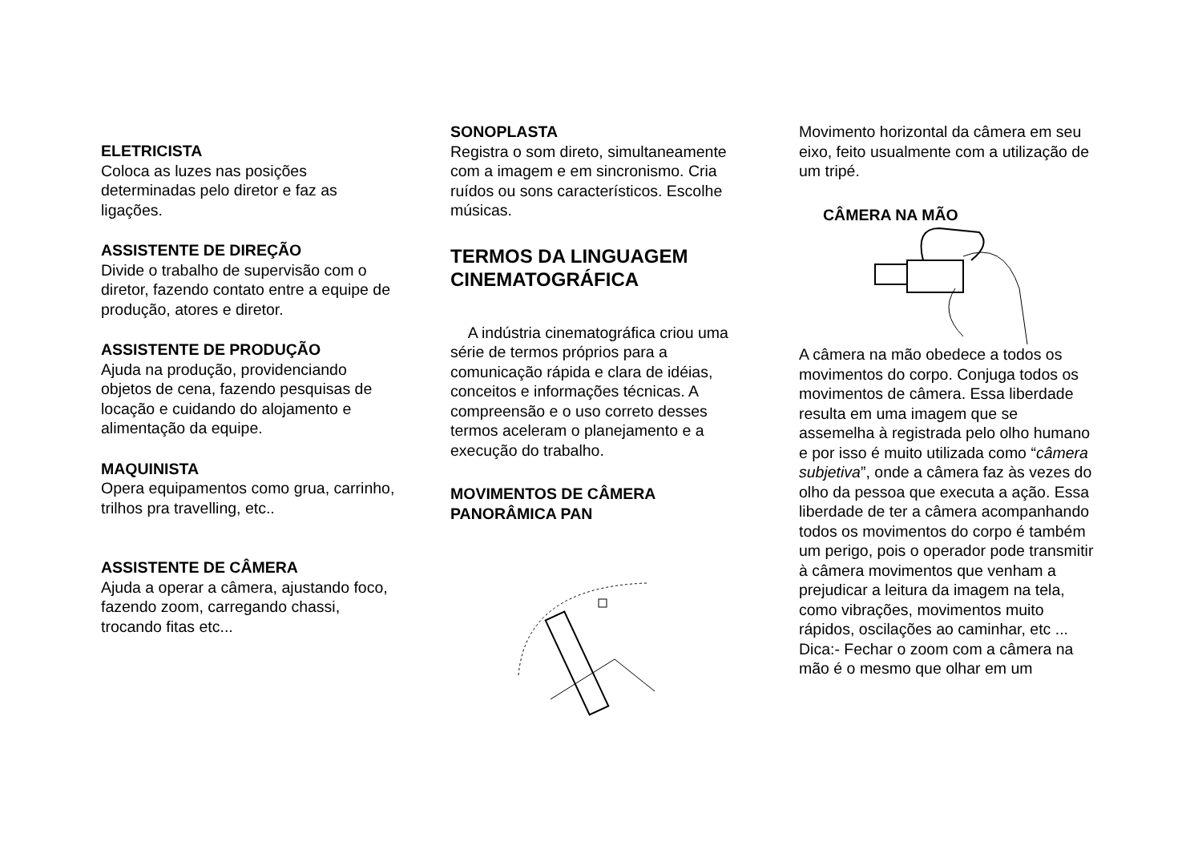ELETRICISTA
Coloca as luzes nas posições determinadas pelo diretor e faz as ligações.
ASSISTENTE DE DIREÇÃO
Divide o trabalho de supervisão com o diretor, fazendo contato entre a equipe de produção, atores e diretor.
ASSISTENTE DE PRODUÇÃO
Ajuda na produção, providenciando objetos de cena, fazendo pesquisas de locação e cuidando do alojamento e alimentação da equipe.
MAQUINISTA
Opera equipamentos como grua, carrinho, trilhos pra travelling, etc..
ASSISTENTE DE CÂMERA
Ajuda a operar a câmera, ajustando foco, fazendo zoom, carregando chassi, trocando fitas etc...
SONOPLASTA
Registra o som direto, simultaneamente com a imagem e em sincronismo. Cria ruídos ou sons característicos. Escolhe músicas.
TERMOS DA LINGUAGEM CINEMATOGRÁFICA
A indústria cinematográfica criou uma série de termos próprios para a comunicação rápida e clara de idéias, conceitos e informações técnicas. A compreensão e o uso correto desses termos aceleram o planejamento e a execução do trabalho.
MOVIMENTOS DE CÂMERA
PANORÂMICA PAN
Movimento horizontal da câmera em seu eixo, feito usualmente com a utilização de um tripé.
CÂMERA NA MÃO
A câmera na mão obedece a todos os movimentos do corpo. Conjuga todos os movimentos de câmera. Essa liberdade resulta em uma imagem que se assemelha à registrada pelo olho humano e por isso é muito utilizada como “câmera subjetiva”, onde a câmera faz às vezes do olho da pessoa que executa a ação. Essa liberdade de ter a câmera acompanhando todos os movimentos do corpo é também um perigo, pois o operador pode transmitir à câmera movimentos que venham a prejudicar a leitura da imagem na tela, como vibrações, movimentos muito rápidos, oscilações ao caminhar, etc ...
Dica:- Fechar o zoom com a câmera na mão é o mesmo que olhar em um